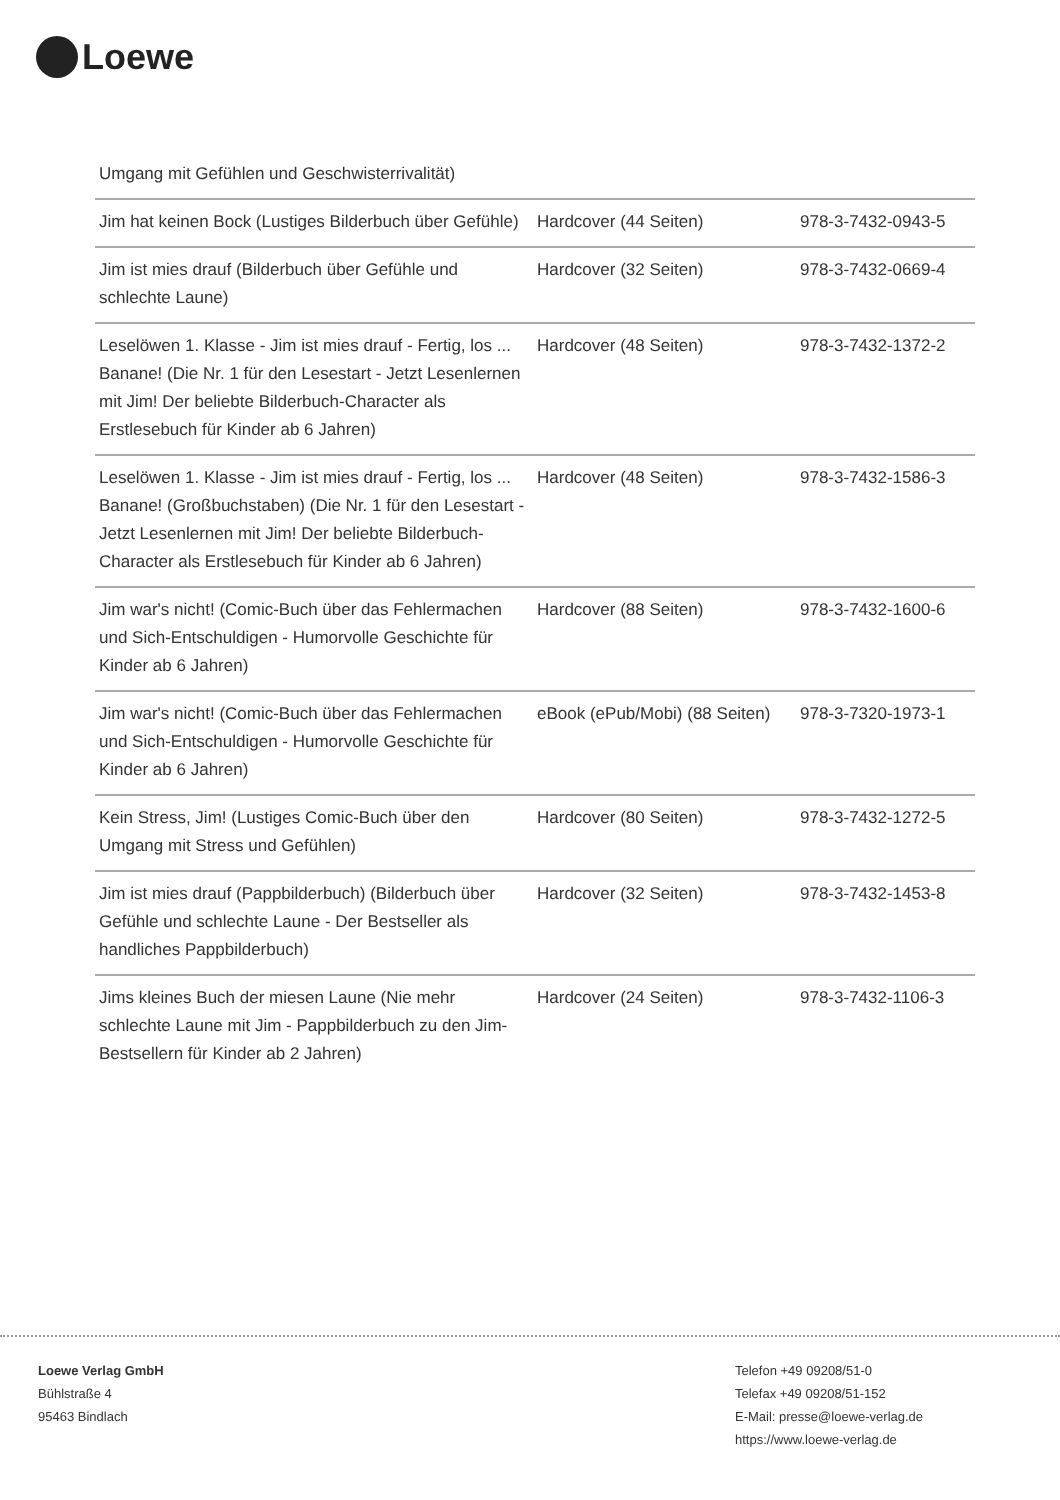Loewe
| Umgang mit Gefühlen und Geschwisterrivalität) | | |
| Jim hat keinen Bock (Lustiges Bilderbuch über Gefühle) | Hardcover (44 Seiten) | 978-3-7432-0943-5 |
| Jim ist mies drauf (Bilderbuch über Gefühle und schlechte Laune) | Hardcover (32 Seiten) | 978-3-7432-0669-4 |
| Leselöwen 1. Klasse - Jim ist mies drauf - Fertig, los ... Banane! (Die Nr. 1 für den Lesestart - Jetzt Lesenlernen mit Jim! Der beliebte Bilderbuch-Character als Erstlesebuch für Kinder ab 6 Jahren) | Hardcover (48 Seiten) | 978-3-7432-1372-2 |
| Leselöwen 1. Klasse - Jim ist mies drauf - Fertig, los ... Banane! (Großbuchstaben) (Die Nr. 1 für den Lesestart - Jetzt Lesenlernen mit Jim! Der beliebte Bilderbuch-Character als Erstlesebuch für Kinder ab 6 Jahren) | Hardcover (48 Seiten) | 978-3-7432-1586-3 |
| Jim war's nicht! (Comic-Buch über das Fehlermachen und Sich-Entschuldigen - Humorvolle Geschichte für Kinder ab 6 Jahren) | Hardcover (88 Seiten) | 978-3-7432-1600-6 |
| Jim war's nicht! (Comic-Buch über das Fehlermachen und Sich-Entschuldigen - Humorvolle Geschichte für Kinder ab 6 Jahren) | eBook (ePub/Mobi) (88 Seiten) | 978-3-7320-1973-1 |
| Kein Stress, Jim! (Lustiges Comic-Buch über den Umgang mit Stress und Gefühlen) | Hardcover (80 Seiten) | 978-3-7432-1272-5 |
| Jim ist mies drauf (Pappbilderbuch) (Bilderbuch über Gefühle und schlechte Laune - Der Bestseller als handliches Pappbilderbuch) | Hardcover (32 Seiten) | 978-3-7432-1453-8 |
| Jims kleines Buch der miesen Laune (Nie mehr schlechte Laune mit Jim - Pappbilderbuch zu den Jim-Bestsellern für Kinder ab 2 Jahren) | Hardcover (24 Seiten) | 978-3-7432-1106-3 |
Loewe Verlag GmbH
Bühlstraße 4
95463 Bindlach
Telefon +49 09208/51-0
Telefax +49 09208/51-152
E-Mail: presse@loewe-verlag.de
https://www.loewe-verlag.de